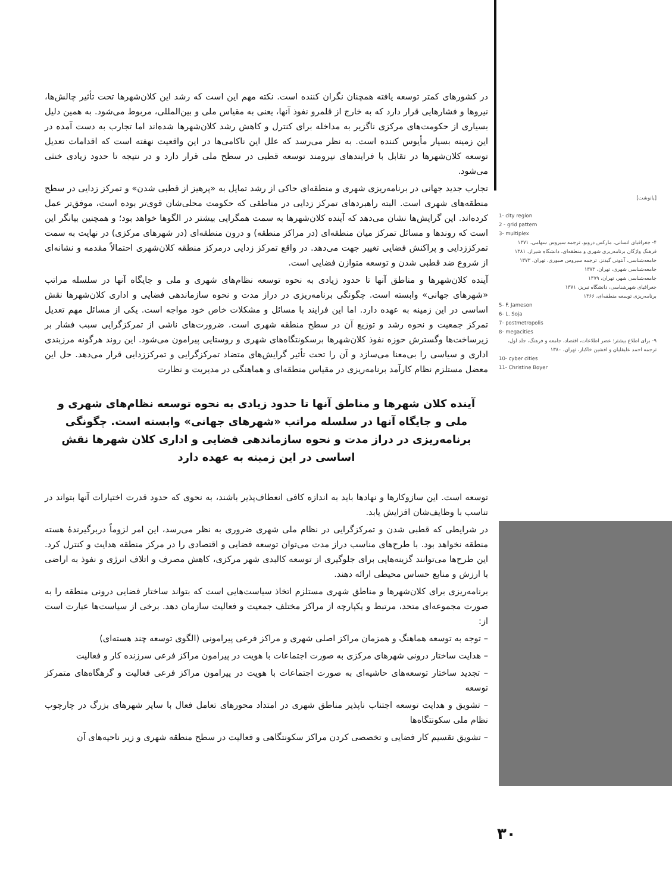در کشورهای کمتر توسعه یافته همچنان نگران کننده است. نکته مهم این است که رشد این کلان‌شهرها تحت تأثیر چالش‌ها، نیروها و فشارهایی قرار دارد که به خارج از قلمرو نفوذ آنها، یعنی به مقیاس ملی و بین‌المللی، مربوط می‌شود. به همین دلیل بسیاری از حکومت‌های مرکزی ناگزیر به مداخله برای کنترل و کاهش رشد کلان‌شهرها شده‌اند اما تجارب به دست آمده در این زمینه بسیار مأیوس کننده است. به نظر می‌رسد که علل این ناکامی‌ها در این واقعیت نهفته است که اقدامات تعدیل توسعه کلان‌شهرها در تقابل با فرایندهای نیرومند توسعه قطبی در سطح ملی قرار دارد و در نتیجه تا حدود زیادی خنثی می‌شود.
تجارب جدید جهانی در برنامه‌ریزی شهری و منطقه‌ای حاکی از رشد تمایل به «پرهیز از قطبی شدن» و تمرکز زدایی در سطح منطقه‌های شهری است. البته راهبردهای تمرکز زدایی در مناطقی که حکومت محلی‌شان قوی‌تر بوده است، موفق‌تر عمل کرده‌اند. این گرایش‌ها نشان می‌دهد که آینده کلان‌شهرها به سمت همگرایی بیشتر در الگوها خواهد بود؛ و همچنین بیانگر این است که روندها و مسائل تمرکز میان منطقه‌ای (در مراکز منطقه) و درون منطقه‌ای (در شهرهای مرکزی) در نهایت به سمت تمرکززدایی و پراکنش فضایی تغییر جهت می‌دهد. در واقع تمرکز زدایی درمرکز منطقه کلان‌شهری احتمالاً مقدمه و نشانه‌ای از شروع ضد قطبی شدن و توسعه متوازن فضایی است.
آینده کلان‌شهرها و مناطق آنها تا حدود زیادی به نحوه توسعه نظام‌های شهری و ملی و جایگاه آنها در سلسله مراتب «شهرهای جهانی» وابسته است. چگونگی برنامه‌ریزی در دراز مدت و نحوه سازماندهی فضایی و اداری کلان‌شهرها نقش اساسی در این زمینه به عهده دارد. اما این فرایند با مسائل و مشکلات خاص خود مواجه است. یکی از مسائل مهم تعدیل تمرکز جمعیت و نحوه رشد و توزیع آن در سطح منطقه شهری است. ضرورت‌های ناشی از تمرکزگرایی سبب فشار بر زیرساخت‌ها وگسترش حوزه نفوذ کلان‌شهرها برسکونتگاه‌های شهری و روستایی پیرامون می‌شود. این روند هرگونه مرزبندی اداری و سیاسی را بی‌معنا می‌سازد و آن را تحت تأثیر گرایش‌های متضاد تمرکزگرایی و تمرکززدایی قرار می‌دهد. حل این معضل مستلزم نظام کارآمد برنامه‌ریزی در مقیاس منطقه‌ای و هماهنگی در مدیریت و نظارت
آینده کلان شهرها و مناطق آنها تا حدود زیادی به نحوه توسعه نظام‌های شهری و ملی و جایگاه آنها در سلسله مراتب «شهرهای جهانی» وابسته است. چگونگی برنامه‌ریزی در دراز مدت و نحوه سازماندهی فضایی و اداری کلان شهرها نقش اساسی در این زمینه به عهده دارد
توسعه است. این سازوکارها و نهادها باید به اندازه کافی انعطاف‌پذیر باشند، به نحوی که حدود قدرت اختیارات آنها بتواند در تناسب با وظایف‌شان افزایش یابد.
در شرایطی که قطبی شدن و تمرکزگرایی در نظام ملی شهری ضروری به نظر می‌رسد، این امر لزوماً دربرگیرندهٔ هسته منطقه نخواهد بود. با طرح‌های مناسب دراز مدت می‌توان توسعه فضایی و اقتصادی را در مرکز منطقه هدایت و کنترل کرد. این طرح‌ها می‌توانند گزینه‌هایی برای جلوگیری از توسعه کالبدی شهر مرکزی، کاهش مصرف و اتلاف انرژی و نفوذ به اراضی با ارزش و منابع حساس محیطی ارائه دهند.
برنامه‌ریزی برای کلان‌شهرها و مناطق شهری مستلزم اتخاذ سیاست‌هایی است که بتواند ساختار فضایی درونی منطقه را به صورت مجموعه‌ای متحد، مرتبط و یکپارچه از مراکز مختلف جمعیت و فعالیت سازمان دهد. برخی از سیاست‌ها عبارت است از:
– توجه به توسعه هماهنگ و همزمان مراکز اصلی شهری و مراکز فرعی پیرامونی (الگوی توسعه چند هسته‌ای)
– هدایت ساختار درونی شهرهای مرکزی به صورت اجتماعات با هویت در پیرامون مراکز فرعی سرزنده کار و فعالیت
– تجدید ساختار توسعه‌های حاشیه‌ای به صورت اجتماعات با هویت در پیرامون مراکز فرعی فعالیت و گرهگاه‌های متمرکز توسعه
– تشویق و هدایت توسعه اجتناب ناپذیر مناطق شهری در امتداد محورهای تعامل فعال با سایر شهرهای بزرگ در چارچوب نظام ملی سکونتگاه‌ها
– تشویق تقسیم کار فضایی و تخصصی کردن مراکز سکونتگاهی و فعالیت در سطح منطقه شهری و زیر ناحیه‌های آن
[پانوشت]
1- city region
2 - grid pattern
3- multiplex
۴- جغرافیای انسانی، مارکس دروبو، ترجمه سیروس سهامی، ۱۳۷۱
فرهنگ واژگان برنامه‌ریزی شهری و منطقه‌ای، دانشگاه شیراز، ۱۳۸۱
جامعه‌شناسی، آنتونی گیدنز، ترجمه سیروس صبوری، تهران، ۱۳۷۳
جامعه‌شناسی شهری، تهران، ۱۳۷۳
جامعه‌شناسی شهر، تهران، ۱۳۷۹
جغرافیای شهرشناسی، دانشگاه تبریز، ۱۳۷۱
برنامه‌ریزی توسعه منطقه‌ای، ۱۳۶۶
5- F. Jameson
6- L. Soja
7- postmetropolis
8- megacities
۹- برای اطلاع بیشتر: عصر اطلاعات، اقتصاد، جامعه و فرهنگ، جلد اول، ترجمه احمد علیقلیان و افشین خاکباز، تهران، ۱۳۸۰
10- cyber cities
11- Christine Boyer
۳۰